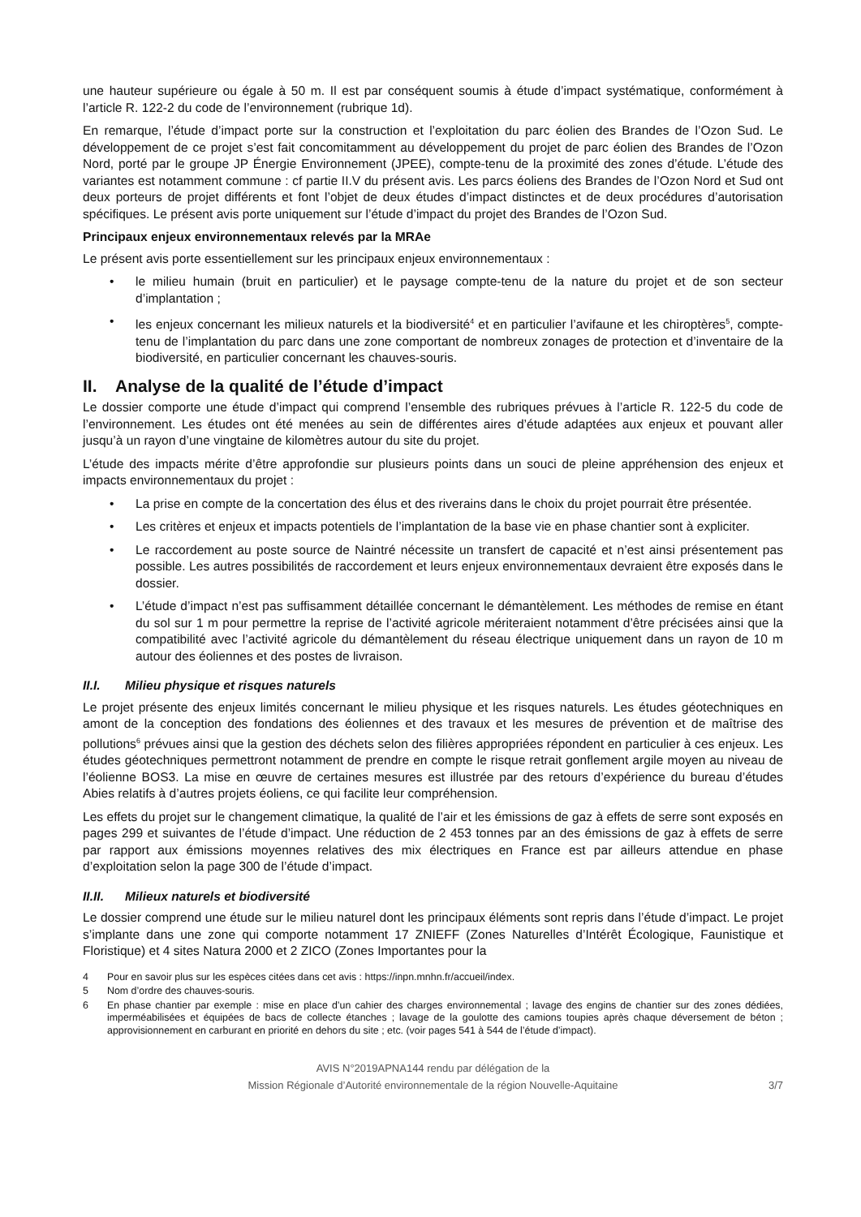une hauteur supérieure ou égale à 50 m. Il est par conséquent soumis à étude d’impact systématique, conformément à l’article R. 122-2 du code de l’environnement (rubrique 1d).
En remarque, l’étude d’impact porte sur la construction et l’exploitation du parc éolien des Brandes de l’Ozon Sud. Le développement de ce projet s’est fait concomitamment au développement du projet de parc éolien des Brandes de l’Ozon Nord, porté par le groupe JP Énergie Environnement (JPEE), compte-tenu de la proximité des zones d’étude. L’étude des variantes est notamment commune : cf partie II.V du présent avis. Les parcs éoliens des Brandes de l’Ozon Nord et Sud ont deux porteurs de projet différents et font l’objet de deux études d’impact distinctes et de deux procédures d’autorisation spécifiques. Le présent avis porte uniquement sur l’étude d’impact du projet des Brandes de l’Ozon Sud.
Principaux enjeux environnementaux relevés par la MRAe
Le présent avis porte essentiellement sur les principaux enjeux environnementaux :
• le milieu humain (bruit en particulier) et le paysage compte-tenu de la nature du projet et de son secteur d’implantation ;
• les enjeux concernant les milieux naturels et la biodiversité<sup>4</sup> et en particulier l’avifaune et les chiroptères<sup>5</sup>, compte-tenu de l’implantation du parc dans une zone comportant de nombreux zonages de protection et d’inventaire de la biodiversité, en particulier concernant les chauves-souris.
II. Analyse de la qualité de l’étude d’impact
Le dossier comporte une étude d’impact qui comprend l’ensemble des rubriques prévues à l’article R. 122-5 du code de l’environnement. Les études ont été menées au sein de différentes aires d’étude adaptées aux enjeux et pouvant aller jusqu’à un rayon d’une vingtaine de kilomètres autour du site du projet.
L’étude des impacts mérite d’être approfondie sur plusieurs points dans un souci de pleine appréhension des enjeux et impacts environnementaux du projet :
• La prise en compte de la concertation des élus et des riverains dans le choix du projet pourrait être présentée.
• Les critères et enjeux et impacts potentiels de l’implantation de la base vie en phase chantier sont à expliciter.
• Le raccordement au poste source de Naintré nécessite un transfert de capacité et n’est ainsi présentement pas possible. Les autres possibilités de raccordement et leurs enjeux environnementaux devraient être exposés dans le dossier.
• L’étude d’impact n’est pas suffisamment détaillée concernant le démantèlement. Les méthodes de remise en étant du sol sur 1 m pour permettre la reprise de l’activité agricole mériteraient notamment d’être précisées ainsi que la compatibilité avec l’activité agricole du démantèlement du réseau électrique uniquement dans un rayon de 10 m autour des éoliennes et des postes de livraison.
II.I. Milieu physique et risques naturels
Le projet présente des enjeux limités concernant le milieu physique et les risques naturels. Les études géotechniques en amont de la conception des fondations des éoliennes et des travaux et les mesures de prévention et de maîtrise des pollutions<sup>6</sup> prévues ainsi que la gestion des déchets selon des filières appropriées répondent en particulier à ces enjeux. Les études géotechniques permettront notamment de prendre en compte le risque retrait gonflement argile moyen au niveau de l’éolienne BOS3. La mise en œuvre de certaines mesures est illustrée par des retours d’expérience du bureau d’études Abies relatifs à d’autres projets éoliens, ce qui facilite leur compréhension.
Les effets du projet sur le changement climatique, la qualité de l’air et les émissions de gaz à effets de serre sont exposés en pages 299 et suivantes de l’étude d’impact. Une réduction de 2 453 tonnes par an des émissions de gaz à effets de serre par rapport aux émissions moyennes relatives des mix électriques en France est par ailleurs attendue en phase d’exploitation selon la page 300 de l’étude d’impact.
II.II. Milieux naturels et biodiversité
Le dossier comprend une étude sur le milieu naturel dont les principaux éléments sont repris dans l’étude d’impact. Le projet s’implante dans une zone qui comporte notamment 17 ZNIEFF (Zones Naturelles d’Intérêt Écologique, Faunistique et Floristique) et 4 sites Natura 2000 et 2 ZICO (Zones Importantes pour la
4 Pour en savoir plus sur les espèces citées dans cet avis : https://inpn.mnhn.fr/accueil/index.
5 Nom d’ordre des chauves-souris.
6 En phase chantier par exemple : mise en place d’un cahier des charges environnemental ; lavage des engins de chantier sur des zones dédiées, imperméabilisées et équipées de bacs de collecte étanches ; lavage de la goulotte des camions toupies après chaque déversement de béton ; approvisionnement en carburant en priorité en dehors du site ; etc. (voir pages 541 à 544 de l’étude d’impact).
AVIS N°2019APNA144 rendu par délégation de la
Mission Régionale d’Autorité environnementale de la région Nouvelle-Aquitaine
3/7